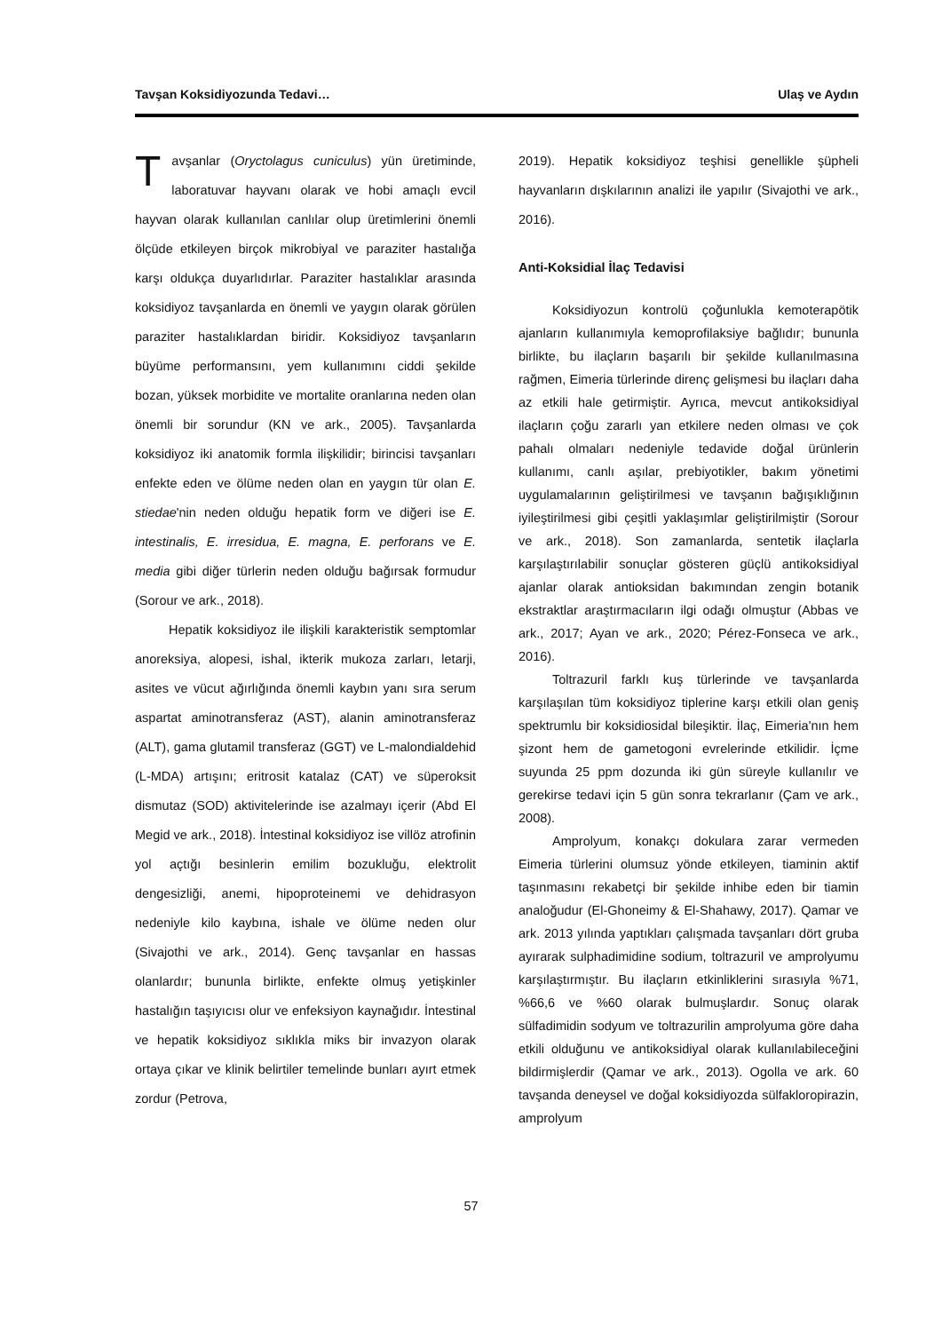Tavşan Koksidiyozunda Tedavi… Ulaş ve Aydın
Tavşanlar (Oryctolagus cuniculus) yün üretiminde, laboratuvar hayvanı olarak ve hobi amaçlı evcil hayvan olarak kullanılan canlılar olup üretimlerini önemli ölçüde etkileyen birçok mikrobiyal ve paraziter hastalığa karşı oldukça duyarlıdırlar. Paraziter hastalıklar arasında koksidiyoz tavşanlarda en önemli ve yaygın olarak görülen paraziter hastalıklardan biridir. Koksidiyoz tavşanların büyüme performansını, yem kullanımını ciddi şekilde bozan, yüksek morbidite ve mortalite oranlarına neden olan önemli bir sorundur (KN ve ark., 2005). Tavşanlarda koksidiyoz iki anatomik formla ilişkilidir; birincisi tavşanları enfekte eden ve ölüme neden olan en yaygın tür olan E. stiedae'nin neden olduğu hepatik form ve diğeri ise E. intestinalis, E. irresidua, E. magna, E. perforans ve E. media gibi diğer türlerin neden olduğu bağırsak formudur (Sorour ve ark., 2018).
Hepatik koksidiyoz ile ilişkili karakteristik semptomlar anoreksiya, alopesi, ishal, ikterik mukoza zarları, letarji, asites ve vücut ağırlığında önemli kaybın yanı sıra serum aspartat aminotransferaz (AST), alanin aminotransferaz (ALT), gama glutamil transferaz (GGT) ve L-malondialdehid (L-MDA) artışını; eritrosit katalaz (CAT) ve süperoksit dismutaz (SOD) aktivitelerinde ise azalmayı içerir (Abd El Megid ve ark., 2018). İntestinal koksidiyoz ise villöz atrofinin yol açtığı besinlerin emilim bozukluğu, elektrolit dengesizliği, anemi, hipoproteinemi ve dehidrasyon nedeniyle kilo kaybına, ishale ve ölüme neden olur (Sivajothi ve ark., 2014). Genç tavşanlar en hassas olanlardır; bununla birlikte, enfekte olmuş yetişkinler hastalığın taşıyıcısı olur ve enfeksiyon kaynağıdır. İntestinal ve hepatik koksidiyoz sıklıkla miks bir invazyon olarak ortaya çıkar ve klinik belirtiler temelinde bunları ayırt etmek zordur (Petrova,
2019). Hepatik koksidiyoz teşhisi genellikle şüpheli hayvanların dışkılarının analizi ile yapılır (Sivajothi ve ark., 2016).
Anti-Koksidial İlaç Tedavisi
Koksidiyozun kontrolü çoğunlukla kemoterapötik ajanların kullanımıyla kemoprofilaksiye bağlıdır; bununla birlikte, bu ilaçların başarılı bir şekilde kullanılmasına rağmen, Eimeria türlerinde direnç gelişmesi bu ilaçları daha az etkili hale getirmiştir. Ayrıca, mevcut antikoksidiyal ilaçların çoğu zararlı yan etkilere neden olması ve çok pahalı olmaları nedeniyle tedavide doğal ürünlerin kullanımı, canlı aşılar, prebiyotikler, bakım yönetimi uygulamalarının geliştirilmesi ve tavşanın bağışıklığının iyileştirilmesi gibi çeşitli yaklaşımlar geliştirilmiştir (Sorour ve ark., 2018). Son zamanlarda, sentetik ilaçlarla karşılaştırılabilir sonuçlar gösteren güçlü antikoksidiyal ajanlar olarak antioksidan bakımından zengin botanik ekstraktlar araştırmacıların ilgi odağı olmuştur (Abbas ve ark., 2017; Ayan ve ark., 2020; Pérez-Fonseca ve ark., 2016).
Toltrazuril farklı kuş türlerinde ve tavşanlarda karşılaşılan tüm koksidiyoz tiplerine karşı etkili olan geniş spektrumlu bir koksidiosidal bileşiktir. İlaç, Eimeria'nın hem şizont hem de gametogoni evrelerinde etkilidir. İçme suyunda 25 ppm dozunda iki gün süreyle kullanılır ve gerekirse tedavi için 5 gün sonra tekrarlanır (Çam ve ark., 2008).
Amprolyum, konakçı dokulara zarar vermeden Eimeria türlerini olumsuz yönde etkileyen, tiaminin aktif taşınmasını rekabetçi bir şekilde inhibe eden bir tiamin analoğudur (El-Ghoneimy & El-Shahawy, 2017). Qamar ve ark. 2013 yılında yaptıkları çalışmada tavşanları dört gruba ayırarak sulphadimidine sodium, toltrazuril ve amprolyumu karşılaştırmıştır. Bu ilaçların etkinliklerini sırasıyla %71, %66,6 ve %60 olarak bulmuşlardır. Sonuç olarak sülfadimidin sodyum ve toltrazurilin amprolyuma göre daha etkili olduğunu ve antikoksidiyal olarak kullanılabileceğini bildirmişlerdir (Qamar ve ark., 2013). Ogolla ve ark. 60 tavşanda deneysel ve doğal koksidiyozda sülfakloropirazin, amprolyum
57